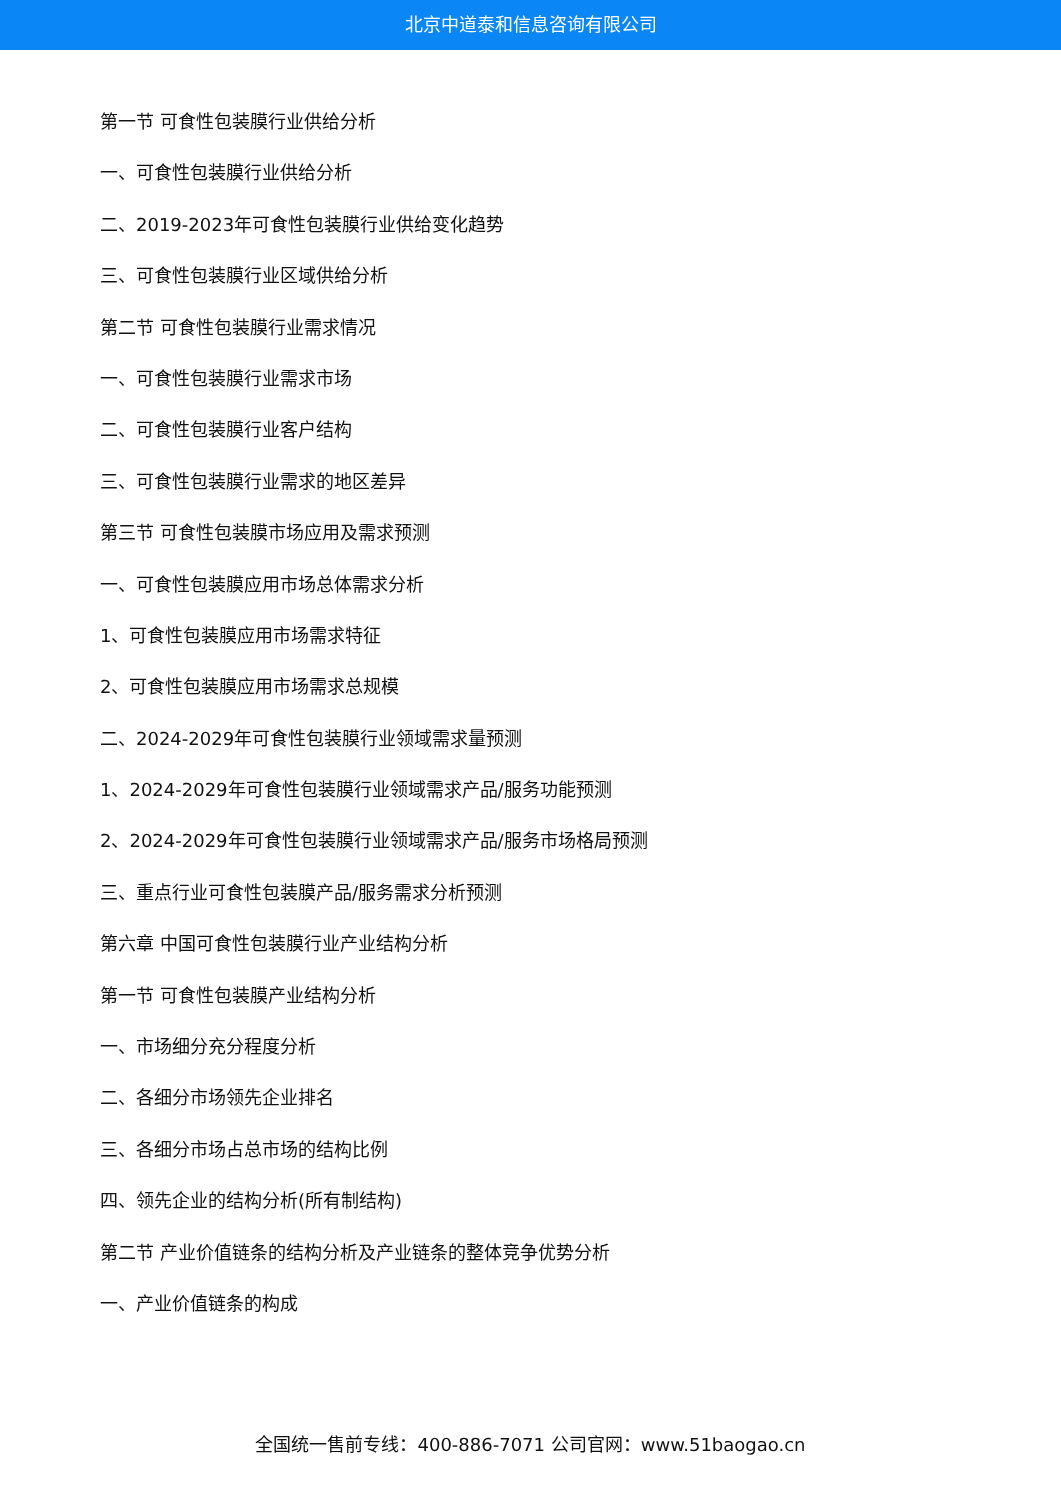北京中道泰和信息咨询有限公司
第一节 可食性包装膜行业供给分析
一、可食性包装膜行业供给分析
二、2019-2023年可食性包装膜行业供给变化趋势
三、可食性包装膜行业区域供给分析
第二节 可食性包装膜行业需求情况
一、可食性包装膜行业需求市场
二、可食性包装膜行业客户结构
三、可食性包装膜行业需求的地区差异
第三节 可食性包装膜市场应用及需求预测
一、可食性包装膜应用市场总体需求分析
1、可食性包装膜应用市场需求特征
2、可食性包装膜应用市场需求总规模
二、2024-2029年可食性包装膜行业领域需求量预测
1、2024-2029年可食性包装膜行业领域需求产品/服务功能预测
2、2024-2029年可食性包装膜行业领域需求产品/服务市场格局预测
三、重点行业可食性包装膜产品/服务需求分析预测
第六章 中国可食性包装膜行业产业结构分析
第一节 可食性包装膜产业结构分析
一、市场细分充分程度分析
二、各细分市场领先企业排名
三、各细分市场占总市场的结构比例
四、领先企业的结构分析(所有制结构)
第二节 产业价值链条的结构分析及产业链条的整体竞争优势分析
一、产业价值链条的构成
全国统一售前专线：400-886-7071 公司官网：www.51baogao.cn